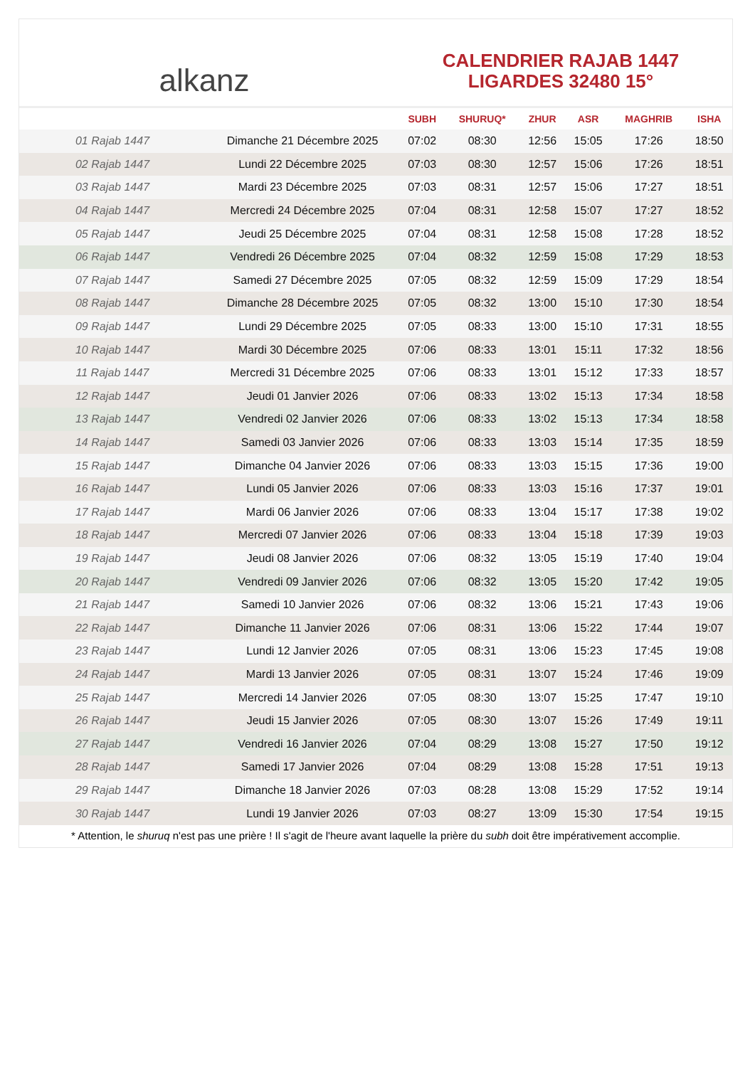alkanz
CALENDRIER RAJAB 1447
LIGARDES 32480 15°
| | | SUBH | SHURUQ* | ZHUR | ASR | MAGHRIB | ISHA |
| --- | --- | --- | --- | --- | --- | --- | --- |
| 01 Rajab 1447 | Dimanche 21 Décembre 2025 | 07:02 | 08:30 | 12:56 | 15:05 | 17:26 | 18:50 |
| 02 Rajab 1447 | Lundi 22 Décembre 2025 | 07:03 | 08:30 | 12:57 | 15:06 | 17:26 | 18:51 |
| 03 Rajab 1447 | Mardi 23 Décembre 2025 | 07:03 | 08:31 | 12:57 | 15:06 | 17:27 | 18:51 |
| 04 Rajab 1447 | Mercredi 24 Décembre 2025 | 07:04 | 08:31 | 12:58 | 15:07 | 17:27 | 18:52 |
| 05 Rajab 1447 | Jeudi 25 Décembre 2025 | 07:04 | 08:31 | 12:58 | 15:08 | 17:28 | 18:52 |
| 06 Rajab 1447 | Vendredi 26 Décembre 2025 | 07:04 | 08:32 | 12:59 | 15:08 | 17:29 | 18:53 |
| 07 Rajab 1447 | Samedi 27 Décembre 2025 | 07:05 | 08:32 | 12:59 | 15:09 | 17:29 | 18:54 |
| 08 Rajab 1447 | Dimanche 28 Décembre 2025 | 07:05 | 08:32 | 13:00 | 15:10 | 17:30 | 18:54 |
| 09 Rajab 1447 | Lundi 29 Décembre 2025 | 07:05 | 08:33 | 13:00 | 15:10 | 17:31 | 18:55 |
| 10 Rajab 1447 | Mardi 30 Décembre 2025 | 07:06 | 08:33 | 13:01 | 15:11 | 17:32 | 18:56 |
| 11 Rajab 1447 | Mercredi 31 Décembre 2025 | 07:06 | 08:33 | 13:01 | 15:12 | 17:33 | 18:57 |
| 12 Rajab 1447 | Jeudi 01 Janvier 2026 | 07:06 | 08:33 | 13:02 | 15:13 | 17:34 | 18:58 |
| 13 Rajab 1447 | Vendredi 02 Janvier 2026 | 07:06 | 08:33 | 13:02 | 15:13 | 17:34 | 18:58 |
| 14 Rajab 1447 | Samedi 03 Janvier 2026 | 07:06 | 08:33 | 13:03 | 15:14 | 17:35 | 18:59 |
| 15 Rajab 1447 | Dimanche 04 Janvier 2026 | 07:06 | 08:33 | 13:03 | 15:15 | 17:36 | 19:00 |
| 16 Rajab 1447 | Lundi 05 Janvier 2026 | 07:06 | 08:33 | 13:03 | 15:16 | 17:37 | 19:01 |
| 17 Rajab 1447 | Mardi 06 Janvier 2026 | 07:06 | 08:33 | 13:04 | 15:17 | 17:38 | 19:02 |
| 18 Rajab 1447 | Mercredi 07 Janvier 2026 | 07:06 | 08:33 | 13:04 | 15:18 | 17:39 | 19:03 |
| 19 Rajab 1447 | Jeudi 08 Janvier 2026 | 07:06 | 08:32 | 13:05 | 15:19 | 17:40 | 19:04 |
| 20 Rajab 1447 | Vendredi 09 Janvier 2026 | 07:06 | 08:32 | 13:05 | 15:20 | 17:42 | 19:05 |
| 21 Rajab 1447 | Samedi 10 Janvier 2026 | 07:06 | 08:32 | 13:06 | 15:21 | 17:43 | 19:06 |
| 22 Rajab 1447 | Dimanche 11 Janvier 2026 | 07:06 | 08:31 | 13:06 | 15:22 | 17:44 | 19:07 |
| 23 Rajab 1447 | Lundi 12 Janvier 2026 | 07:05 | 08:31 | 13:06 | 15:23 | 17:45 | 19:08 |
| 24 Rajab 1447 | Mardi 13 Janvier 2026 | 07:05 | 08:31 | 13:07 | 15:24 | 17:46 | 19:09 |
| 25 Rajab 1447 | Mercredi 14 Janvier 2026 | 07:05 | 08:30 | 13:07 | 15:25 | 17:47 | 19:10 |
| 26 Rajab 1447 | Jeudi 15 Janvier 2026 | 07:05 | 08:30 | 13:07 | 15:26 | 17:49 | 19:11 |
| 27 Rajab 1447 | Vendredi 16 Janvier 2026 | 07:04 | 08:29 | 13:08 | 15:27 | 17:50 | 19:12 |
| 28 Rajab 1447 | Samedi 17 Janvier 2026 | 07:04 | 08:29 | 13:08 | 15:28 | 17:51 | 19:13 |
| 29 Rajab 1447 | Dimanche 18 Janvier 2026 | 07:03 | 08:28 | 13:08 | 15:29 | 17:52 | 19:14 |
| 30 Rajab 1447 | Lundi 19 Janvier 2026 | 07:03 | 08:27 | 13:09 | 15:30 | 17:54 | 19:15 |
* Attention, le shuruq n'est pas une prière ! Il s'agit de l'heure avant laquelle la prière du subh doit être impérativement accomplie.